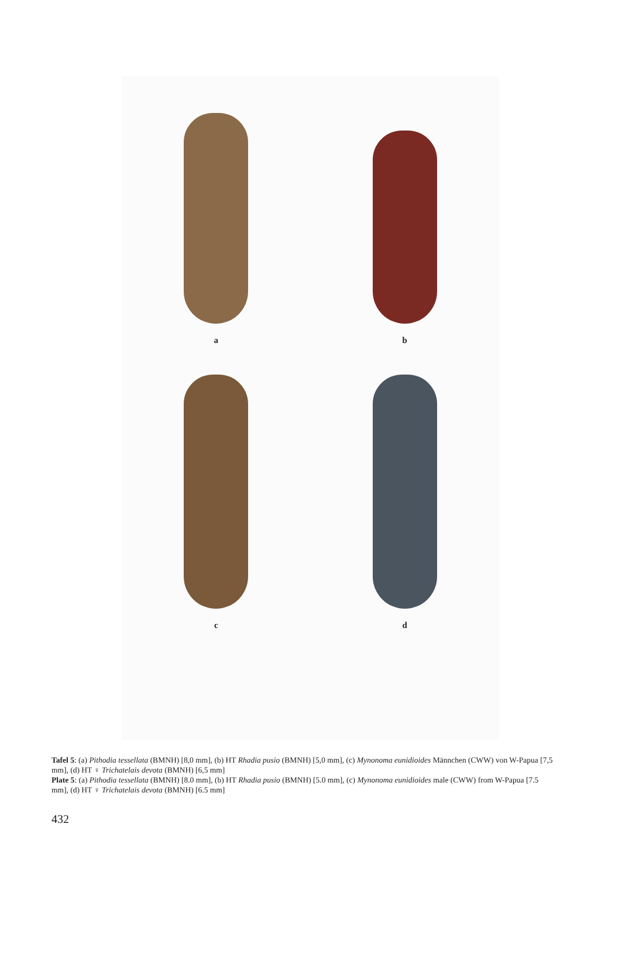a
b
c
d
Tafel 5: (a) Pithodia tessellata (BMNH) [8,0 mm], (b) HT Rhadia pusio (BMNH) [5,0 mm], (c) Mynonoma eunidioides Männchen (CWW) von W-Papua [7,5 mm], (d) HT ♀ Trichatelais devota (BMNH) [6,5 mm]
Plate 5: (a) Pithodia tessellata (BMNH) [8.0 mm], (b) HT Rhadia pusio (BMNH) [5.0 mm], (c) Mynonoma eunidioides male (CWW) from W-Papua [7.5 mm], (d) HT ♀ Trichatelais devota (BMNH) [6.5 mm]
432